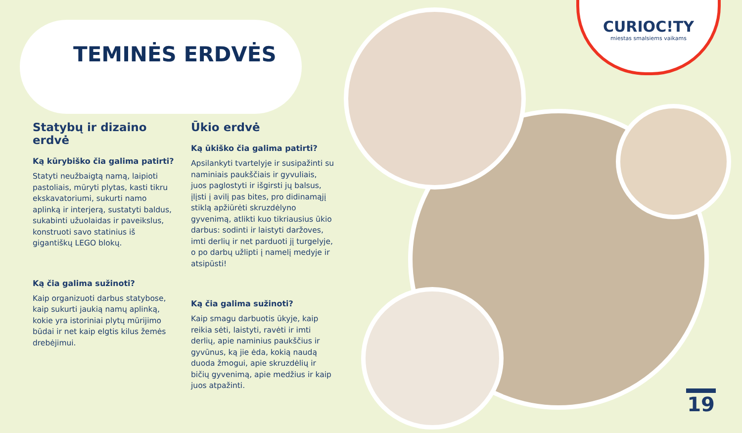TEMINĖS ERDVĖS
Statybų ir dizaino erdvė
Ką kūrybiško čia galima patirti?
Statyti neužbaigtą namą, laipioti pastoliais, mūryti plytas, kasti tikru ekskavatoriumi, sukurti namo aplinką ir interjerą, sustatyti baldus, sukabinti užuolaidas ir paveikslus, konstruoti savo statinius iš gigantiškų LEGO blokų.
Ką čia galima sužinoti?
Kaip organizuoti darbus statybose, kaip sukurti jaukią namų aplinką, kokie yra istoriniai plytų mūrijimo būdai ir net kaip elgtis kilus žemės drebėjimui.
Ūkio erdvė
Ką ūkiško čia galima patirti?
Apsilankyti tvartelyje ir susipažinti su naminiais paukščiais ir gyvuliais, juos paglostyti ir išgirsti jų balsus, įlįsti į avilį pas bites, pro didinamąjį stiklą apžiūrėti skruzdėlyno gyvenimą, atlikti kuo tikriausius ūkio darbus: sodinti ir laistyti daržoves, imti derlių ir net parduoti jį turgelyje, o po darbų užlipti į namelį medyje ir atsipūsti!
Ką čia galima sužinoti?
Kaip smagu darbuotis ūkyje, kaip reikia sėti, laistyti, ravėti ir imti derlių, apie naminius paukščius ir gyvūnus, ką jie ėda, kokią naudą duoda žmogui, apie skruzdėlių ir bičių gyvenimą, apie medžius ir kaip juos atpažinti.
CURIOC!TY
miestas smalsiems vaikams
19